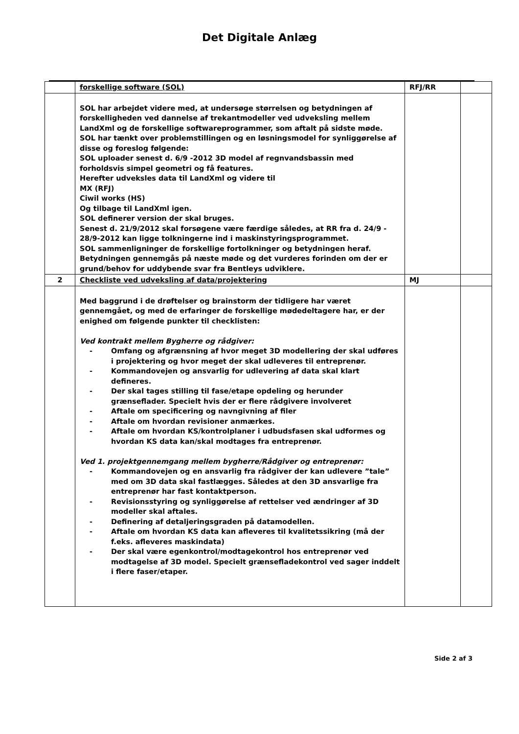Det Digitale Anlæg
| | forskellige software (SOL) | RFJ/RR | |
| | SOL har arbejdet videre med, at undersøge størrelsen og betydningen af forskelligheden ved dannelse af trekantmodeller ved udveksling mellem LandXml og de forskellige softwareprogrammer, som aftalt på sidste møde. SOL har tænkt over problemstillingen og en løsningsmodel for synliggørelse af disse og foreslog følgende: SOL uploader senest d. 6/9 -2012 3D model af regnvandsbassin med forholdsvis simpel geometri og få features. Herefter udveksles data til LandXml og videre til MX (RFJ) Ciwil works (HS) Og tilbage til LandXml igen. SOL definerer version der skal bruges. Senest d. 21/9/2012 skal forsøgene være færdige således, at RR fra d. 24/9 - 28/9-2012 kan ligge tolkningerne ind i maskinstyringsprogrammet. SOL sammenligninger de forskellige fortolkninger og betydningen heraf. Betydningen gennemgås på næste møde og det vurderes forinden om der er grund/behov for uddybende svar fra Bentleys udviklere. | | |
| 2 | Checkliste ved udveksling af data/projektering | MJ | |
| | Med baggrund i de drøftelser og brainstorm der tidligere har været gennemgået, og med de erfaringer de forskellige mødedeltagere har, er der enighed om følgende punkter til checklisten: Ved kontrakt mellem Bygherre og rådgiver: - Omfang og afgrænsning af hvor meget 3D modellering der skal udføres i projektering og hvor meget der skal udleveres til entreprenør. - Kommandovejen og ansvarlig for udlevering af data skal klart defineres. - Der skal tages stilling til fase/etape opdeling og herunder grænseflader. Specielt hvis der er flere rådgivere involveret - Aftale om specificering og navngivning af filer - Aftale om hvordan revisioner anmærkes. - Aftale om hvordan KS/kontrolplaner i udbudsfasen skal udformes og hvordan KS data kan/skal modtages fra entreprenør. Ved 1. projektgennemgang mellem bygherre/Rådgiver og entreprenør: - Kommandovejen og en ansvarlig fra rådgiver der kan udlevere ”tale” med om 3D data skal fastlægges. Således at den 3D ansvarlige fra entreprenør har fast kontaktperson. - Revisionsstyring og synliggørelse af rettelser ved ændringer af 3D modeller skal aftales. - Definering af detaljeringsgraden på datamodellen. - Aftale om hvordan KS data kan afleveres til kvalitetssikring (må der f.eks. afleveres maskindata) - Der skal være egenkontrol/modtagekontrol hos entreprenør ved modtagelse af 3D model. Specielt grænsefladekontrol ved sager inddelt i flere faser/etaper. | | |
Side 2 af 3